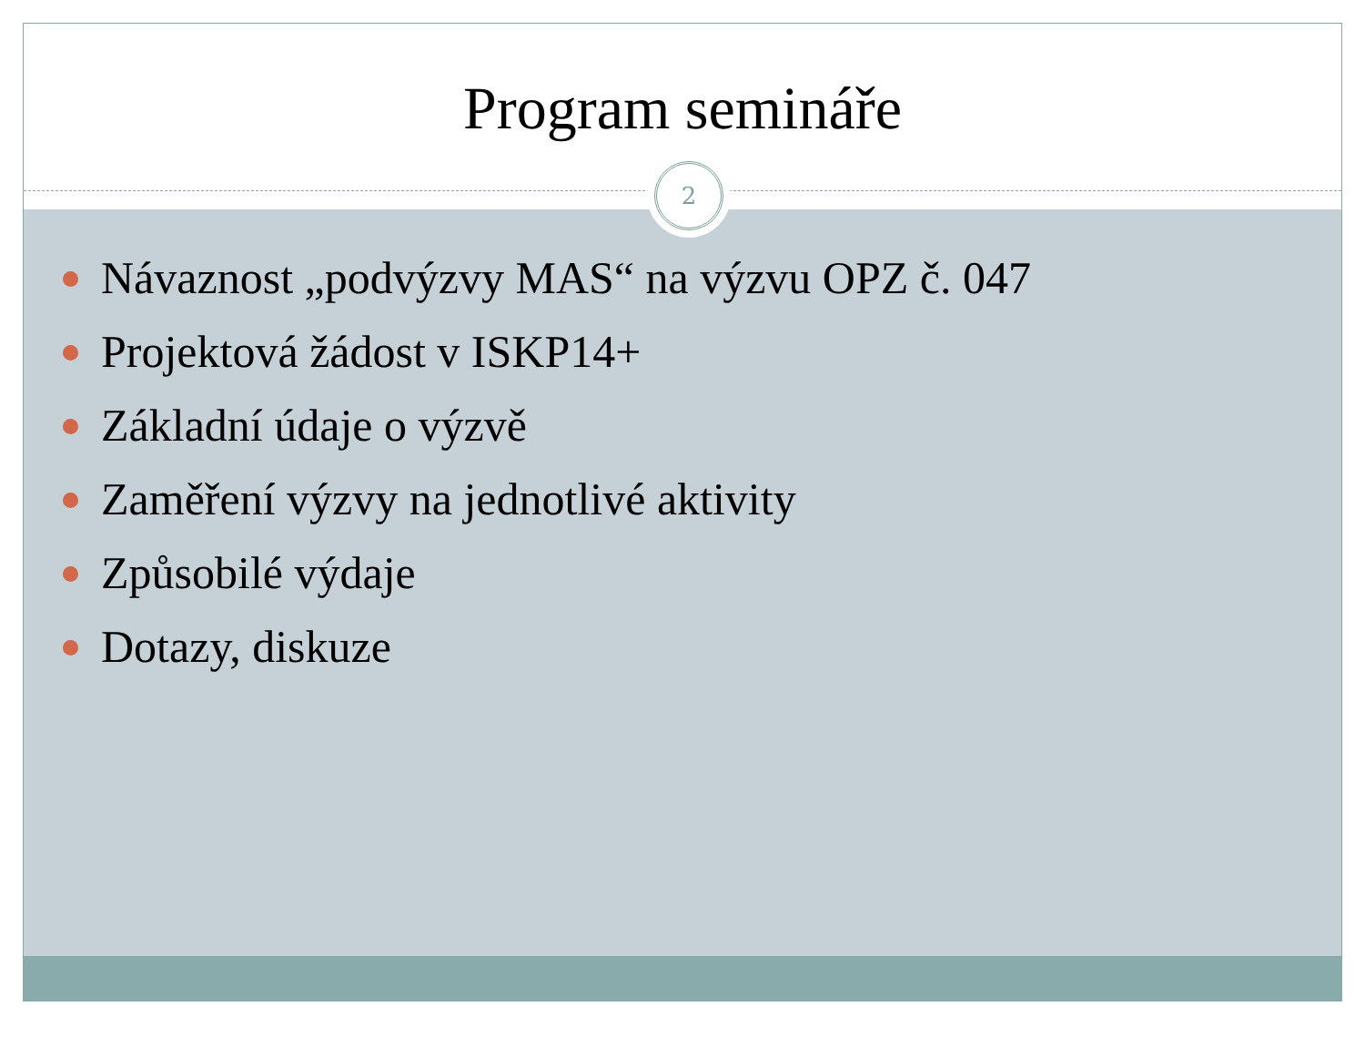Program semináře
2
Návaznost „podvýzvy MAS“ na výzvu OPZ č. 047
Projektová žádost v ISKP14+
Základní údaje o výzvě
Zaměření výzvy na jednotlivé aktivity
Způsobilé výdaje
Dotazy, diskuze